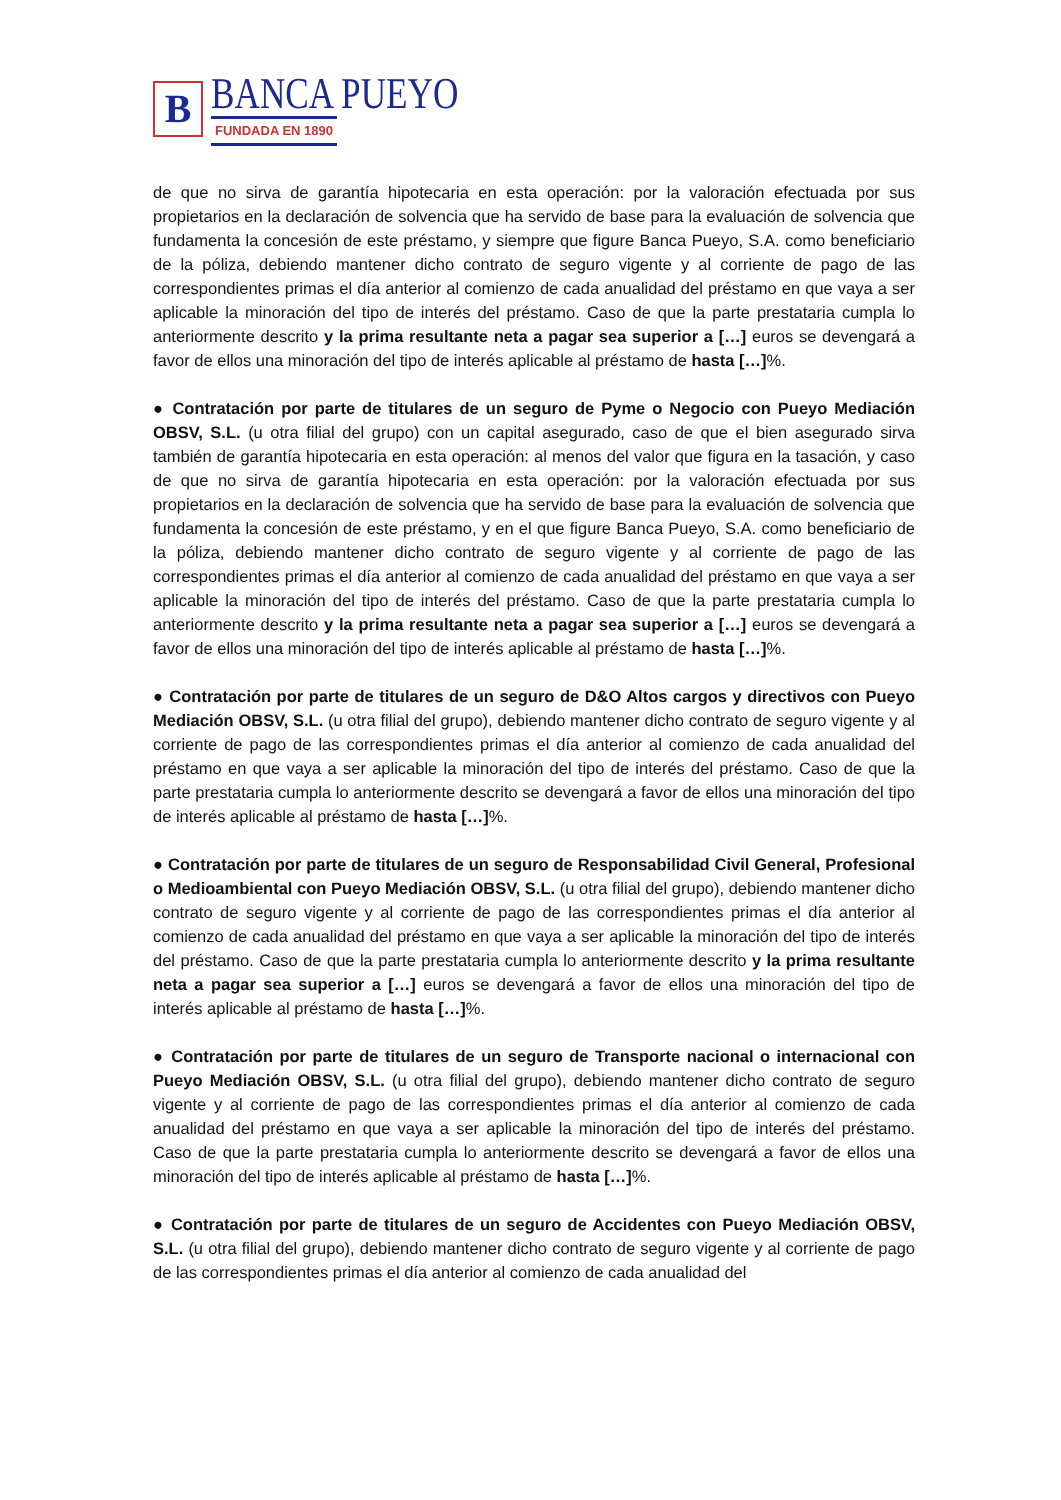B
BANCA PUEYO
FUNDADA EN 1890
de que no sirva de garantía hipotecaria en esta operación: por la valoración efectuada por sus propietarios en la declaración de solvencia que ha servido de base para la evaluación de solvencia que fundamenta la concesión de este préstamo, y siempre que figure Banca Pueyo, S.A. como beneficiario de la póliza, debiendo mantener dicho contrato de seguro vigente y al corriente de pago de las correspondientes primas el día anterior al comienzo de cada anualidad del préstamo en que vaya a ser aplicable la minoración del tipo de interés del préstamo. Caso de que la parte prestataria cumpla lo anteriormente descrito y la prima resultante neta a pagar sea superior a […] euros se devengará a favor de ellos una minoración del tipo de interés aplicable al préstamo de hasta […]%.
● Contratación por parte de titulares de un seguro de Pyme o Negocio con Pueyo Mediación OBSV, S.L. (u otra filial del grupo) con un capital asegurado, caso de que el bien asegurado sirva también de garantía hipotecaria en esta operación: al menos del valor que figura en la tasación, y caso de que no sirva de garantía hipotecaria en esta operación: por la valoración efectuada por sus propietarios en la declaración de solvencia que ha servido de base para la evaluación de solvencia que fundamenta la concesión de este préstamo, y en el que figure Banca Pueyo, S.A. como beneficiario de la póliza, debiendo mantener dicho contrato de seguro vigente y al corriente de pago de las correspondientes primas el día anterior al comienzo de cada anualidad del préstamo en que vaya a ser aplicable la minoración del tipo de interés del préstamo. Caso de que la parte prestataria cumpla lo anteriormente descrito y la prima resultante neta a pagar sea superior a […] euros se devengará a favor de ellos una minoración del tipo de interés aplicable al préstamo de hasta […]%.
● Contratación por parte de titulares de un seguro de D&O Altos cargos y directivos con Pueyo Mediación OBSV, S.L. (u otra filial del grupo), debiendo mantener dicho contrato de seguro vigente y al corriente de pago de las correspondientes primas el día anterior al comienzo de cada anualidad del préstamo en que vaya a ser aplicable la minoración del tipo de interés del préstamo. Caso de que la parte prestataria cumpla lo anteriormente descrito se devengará a favor de ellos una minoración del tipo de interés aplicable al préstamo de hasta […]%.
● Contratación por parte de titulares de un seguro de Responsabilidad Civil General, Profesional o Medioambiental con Pueyo Mediación OBSV, S.L. (u otra filial del grupo), debiendo mantener dicho contrato de seguro vigente y al corriente de pago de las correspondientes primas el día anterior al comienzo de cada anualidad del préstamo en que vaya a ser aplicable la minoración del tipo de interés del préstamo. Caso de que la parte prestataria cumpla lo anteriormente descrito y la prima resultante neta a pagar sea superior a […] euros se devengará a favor de ellos una minoración del tipo de interés aplicable al préstamo de hasta […]%.
● Contratación por parte de titulares de un seguro de Transporte nacional o internacional con Pueyo Mediación OBSV, S.L. (u otra filial del grupo), debiendo mantener dicho contrato de seguro vigente y al corriente de pago de las correspondientes primas el día anterior al comienzo de cada anualidad del préstamo en que vaya a ser aplicable la minoración del tipo de interés del préstamo. Caso de que la parte prestataria cumpla lo anteriormente descrito se devengará a favor de ellos una minoración del tipo de interés aplicable al préstamo de hasta […]%.
● Contratación por parte de titulares de un seguro de Accidentes con Pueyo Mediación OBSV, S.L. (u otra filial del grupo), debiendo mantener dicho contrato de seguro vigente y al corriente de pago de las correspondientes primas el día anterior al comienzo de cada anualidad del